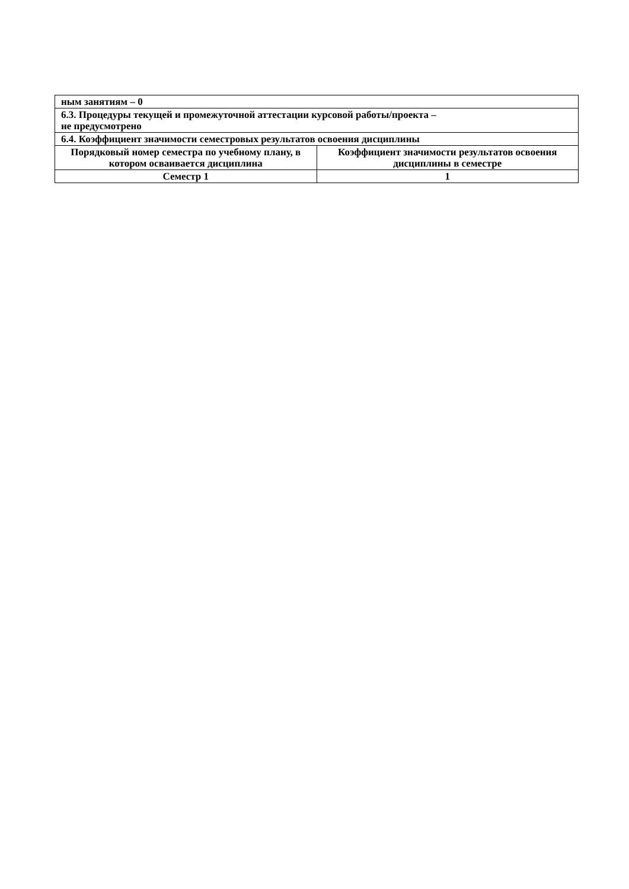| ным занятиям – 0 | |
| 6.3. Процедуры текущей и промежуточной аттестации курсовой работы/проекта – не предусмотрено | |
| 6.4. Коэффициент значимости семестровых результатов освоения дисциплины | |
| Порядковый номер семестра по учебному плану, в котором осваивается дисциплина | Коэффициент значимости результатов освоения дисциплины в семестре |
| Семестр 1 | 1 |